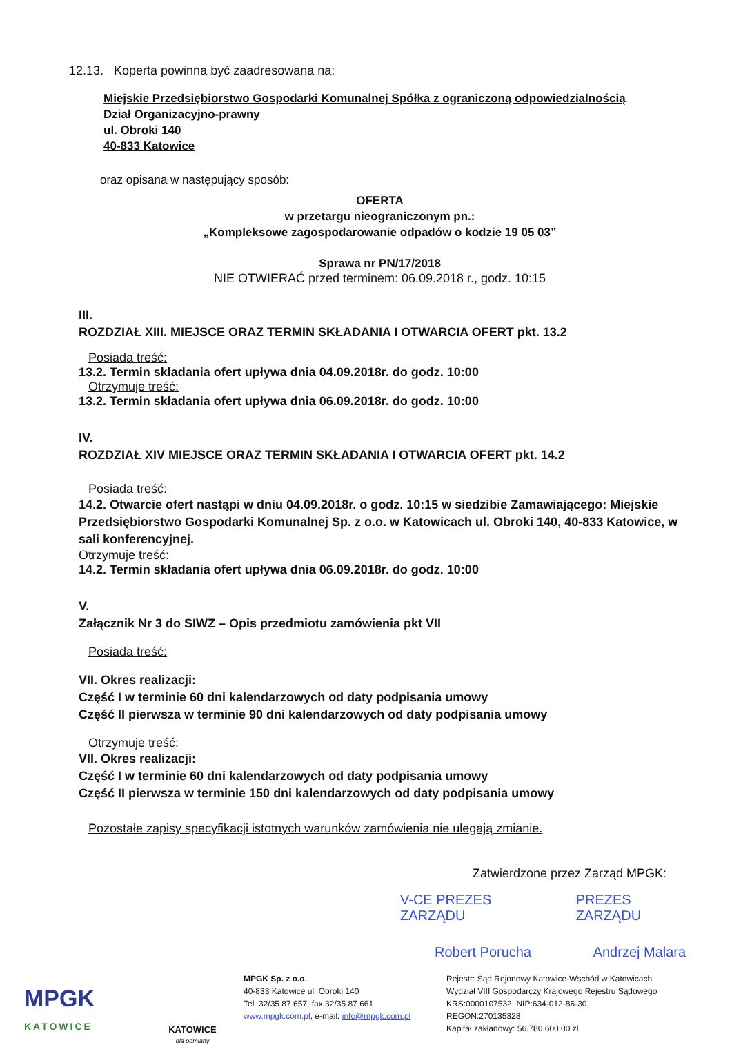12.13. Koperta powinna być zaadresowana na:
Miejskie Przedsiębiorstwo Gospodarki Komunalnej Spółka z ograniczoną odpowiedzialnością
Dział Organizacyjno-prawny
ul. Obroki 140
40-833 Katowice
oraz opisana w następujący sposób:
OFERTA
w przetargu nieograniczonym pn.:
„Kompleksowe zagospodarowanie odpadów o kodzie 19 05 03”
Sprawa nr PN/17/2018
NIE OTWIERAĆ przed terminem: 06.09.2018 r., godz. 10:15
III.
ROZDZIAŁ XIII. MIEJSCE ORAZ TERMIN SKŁADANIA I OTWARCIA OFERT pkt. 13.2
Posiada treść:
13.2. Termin składania ofert upływa dnia 04.09.2018r. do godz. 10:00
Otrzymuje treść:
13.2. Termin składania ofert upływa dnia 06.09.2018r. do godz. 10:00
IV.
ROZDZIAŁ XIV MIEJSCE ORAZ TERMIN SKŁADANIA I OTWARCIA OFERT pkt. 14.2
Posiada treść:
14.2. Otwarcie ofert nastąpi w dniu 04.09.2018r. o godz. 10:15 w siedzibie Zamawiającego: Miejskie Przedsiębiorstwo Gospodarki Komunalnej Sp. z o.o. w Katowicach ul. Obroki 140, 40-833 Katowice, w sali konferencyjnej.
Otrzymuje treść:
14.2. Termin składania ofert upływa dnia 06.09.2018r. do godz. 10:00
V.
Załącznik Nr 3 do SIWZ – Opis przedmiotu zamówienia pkt VII
Posiada treść:
VII. Okres realizacji:
Część I w terminie 60 dni kalendarzowych od daty podpisania umowy
Część II pierwsza w terminie 90 dni kalendarzowych od daty podpisania umowy
Otrzymuje treść:
VII. Okres realizacji:
Część I w terminie 60 dni kalendarzowych od daty podpisania umowy
Część II pierwsza w terminie 150 dni kalendarzowych od daty podpisania umowy
Pozostałe zapisy specyfikacji istotnych warunków zamówienia nie ulegają zmianie.
Zatwierdzone przez Zarząd MPGK:
V-CE PREZES ZARZĄDU
Robert Porucha
PREZES ZARZĄDU
Andrzej Malara
MPGK
KATOWICE
KATOWICE
dla odmiany
MPGK Sp. z o.o.
40-833 Katowice ul. Obroki 140
Tel. 32/35 87 657, fax 32/35 87 661
www.mpgk.com.pl, e-mail: info@mpgk.com.pl
Rejestr: Sąd Rejonowy Katowice-Wschód w Katowicach
Wydział VIII Gospodarczy Krajowego Rejestru Sądowego
KRS:0000107532, NIP:634-012-86-30,
REGON:270135328
Kapitał zakładowy: 56.780.600,00 zł